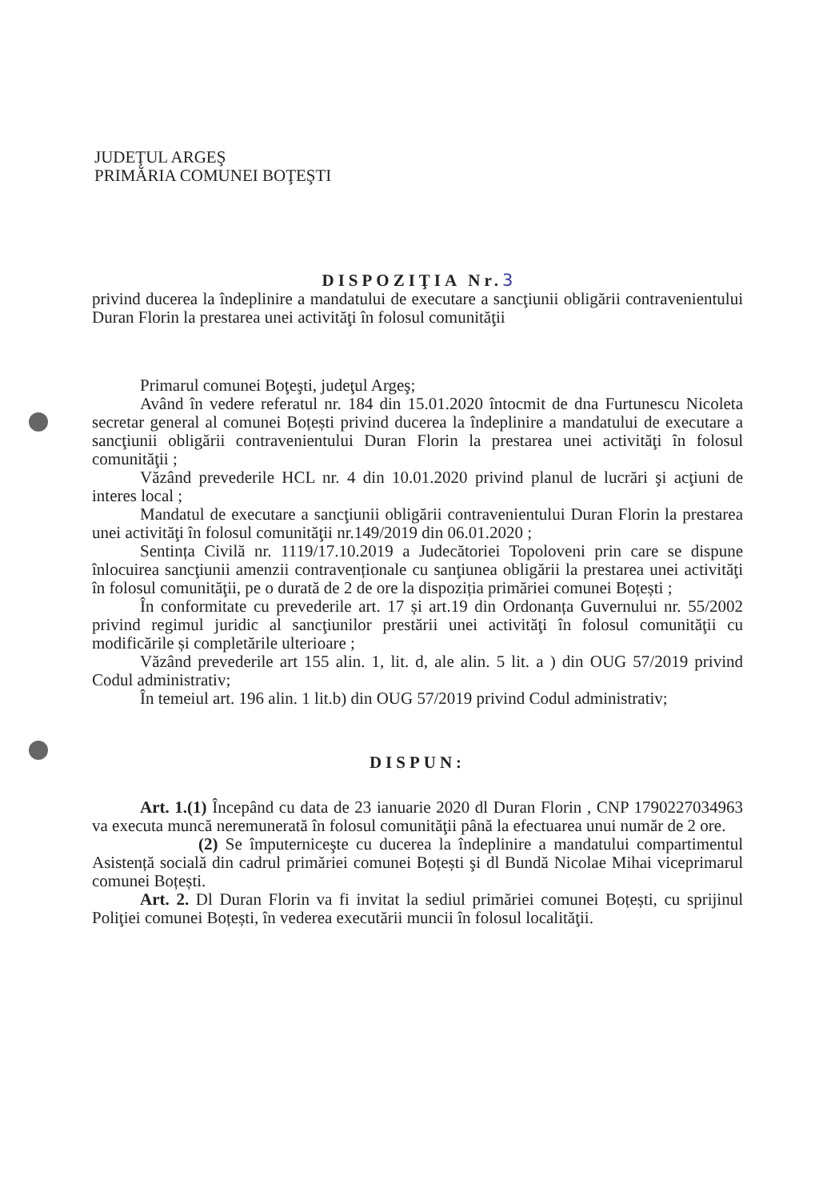JUDEŢUL ARGEŞ
PRIMĂRIA COMUNEI BOŢEŞTI
DISPOZIŢIA Nr.3
privind ducerea la îndeplinire a mandatului de executare a sancţiunii obligării contravenientului Duran Florin la prestarea unei activităţi în folosul comunităţii
Primarul comunei Boţeşti, judeţul Argeş;
Având în vedere referatul nr. 184 din 15.01.2020 întocmit de dna Furtunescu Nicoleta secretar general al comunei Boțești privind ducerea la îndeplinire a mandatului de executare a sancţiunii obligării contravenientului Duran Florin la prestarea unei activităţi în folosul comunităţii ;
Văzând prevederile HCL nr. 4 din 10.01.2020 privind planul de lucrări şi acţiuni de interes local ;
Mandatul de executare a sancţiunii obligării contravenientului Duran Florin la prestarea unei activităţi în folosul comunităţii nr.149/2019 din 06.01.2020 ;
Sentința Civilă nr. 1119/17.10.2019 a Judecătoriei Topoloveni prin care se dispune înlocuirea sancţiunii amenzii contravenționale cu sanţiunea obligării la prestarea unei activităţi în folosul comunităţii, pe o durată de 2 de ore la dispoziția primăriei comunei Boțești ;
În conformitate cu prevederile art. 17 și art.19 din Ordonanța Guvernului nr. 55/2002 privind regimul juridic al sancţiunilor prestării unei activităţi în folosul comunităţii cu modificările și completările ulterioare ;
Văzând prevederile art 155 alin. 1, lit. d, ale alin. 5 lit. a ) din OUG 57/2019 privind Codul administrativ;
În temeiul art. 196 alin. 1 lit.b) din OUG 57/2019 privind Codul administrativ;
DISPUN:
Art. 1.(1) Începând cu data de 23 ianuarie 2020 dl Duran Florin , CNP 1790227034963 va executa muncă neremunerată în folosul comunităţii până la efectuarea unui număr de 2 ore.
(2) Se împuterniceşte cu ducerea la îndeplinire a mandatului compartimentul Asistență socială din cadrul primăriei comunei Boțești şi dl Bundă Nicolae Mihai viceprimarul comunei Boțești.
Art. 2. Dl Duran Florin va fi invitat la sediul primăriei comunei Boțești, cu sprijinul Poliţiei comunei Boțești, în vederea executării muncii în folosul localităţii.